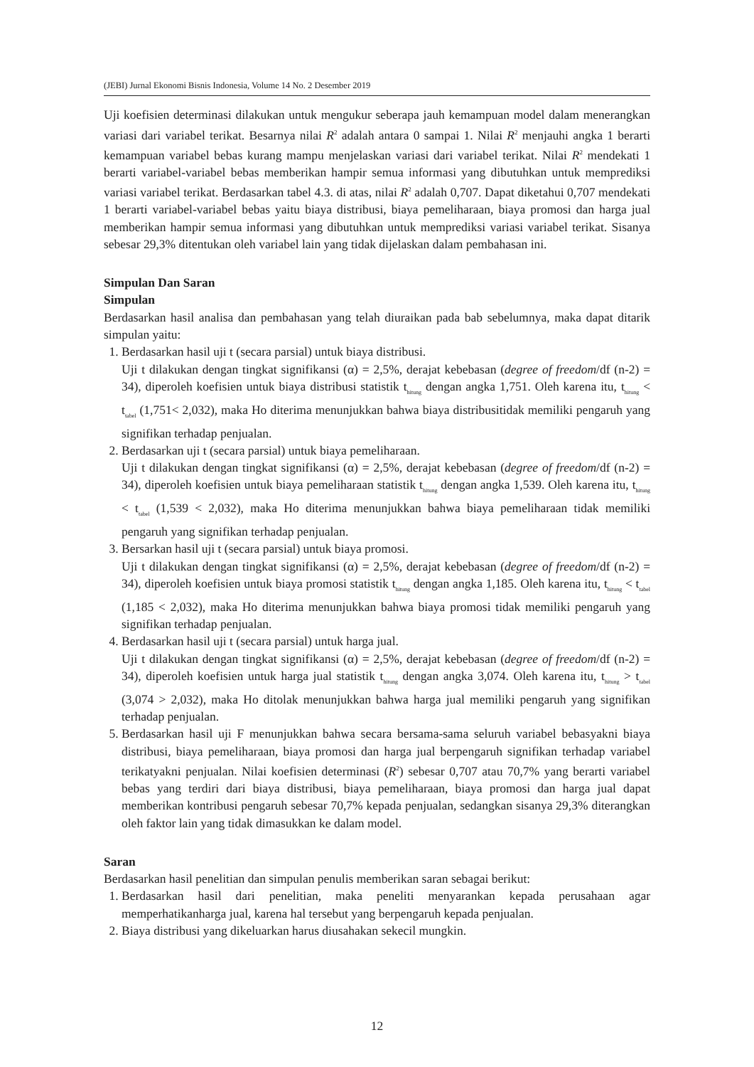(JEBI) Jurnal Ekonomi Bisnis Indonesia, Volume 14 No. 2 Desember 2019
Uji koefisien determinasi dilakukan untuk mengukur seberapa jauh kemampuan model dalam menerangkan variasi dari variabel terikat. Besarnya nilai R<sup>2</sup> adalah antara 0 sampai 1. Nilai R<sup>2</sup> menjauhi angka 1 berarti kemampuan variabel bebas kurang mampu menjelaskan variasi dari variabel terikat. Nilai R<sup>2</sup> mendekati 1 berarti variabel-variabel bebas memberikan hampir semua informasi yang dibutuhkan untuk memprediksi variasi variabel terikat. Berdasarkan tabel 4.3. di atas, nilai R<sup>2</sup> adalah 0,707. Dapat diketahui 0,707 mendekati 1 berarti variabel-variabel bebas yaitu biaya distribusi, biaya pemeliharaan, biaya promosi dan harga jual memberikan hampir semua informasi yang dibutuhkan untuk memprediksi variasi variabel terikat. Sisanya sebesar 29,3% ditentukan oleh variabel lain yang tidak dijelaskan dalam pembahasan ini.
Simpulan Dan Saran
Simpulan
Berdasarkan hasil analisa dan pembahasan yang telah diuraikan pada bab sebelumnya, maka dapat ditarik simpulan yaitu:
1. Berdasarkan hasil uji t (secara parsial) untuk biaya distribusi.
Uji t dilakukan dengan tingkat signifikansi (α) = 2,5%, derajat kebebasan (degree of freedom/df (n-2) = 34), diperoleh koefisien untuk biaya distribusi statistik t<sub>hitung</sub> dengan angka 1,751. Oleh karena itu, t<sub>hitung</sub> < t<sub>tabel</sub> (1,751< 2,032), maka Ho diterima menunjukkan bahwa biaya distribusitidak memiliki pengaruh yang signifikan terhadap penjualan.
2. Berdasarkan uji t (secara parsial) untuk biaya pemeliharaan.
Uji t dilakukan dengan tingkat signifikansi (α) = 2,5%, derajat kebebasan (degree of freedom/df (n-2) = 34), diperoleh koefisien untuk biaya pemeliharaan statistik t<sub>hitung</sub> dengan angka 1,539. Oleh karena itu, t<sub>hitung</sub> < t<sub>tabel</sub> (1,539 < 2,032), maka Ho diterima menunjukkan bahwa biaya pemeliharaan tidak memiliki pengaruh yang signifikan terhadap penjualan.
3. Bersarkan hasil uji t (secara parsial) untuk biaya promosi.
Uji t dilakukan dengan tingkat signifikansi (α) = 2,5%, derajat kebebasan (degree of freedom/df (n-2) = 34), diperoleh koefisien untuk biaya promosi statistik t<sub>hitung</sub> dengan angka 1,185. Oleh karena itu, t<sub>hitung</sub> < t<sub>tabel</sub> (1,185 < 2,032), maka Ho diterima menunjukkan bahwa biaya promosi tidak memiliki pengaruh yang signifikan terhadap penjualan.
4. Berdasarkan hasil uji t (secara parsial) untuk harga jual.
Uji t dilakukan dengan tingkat signifikansi (α) = 2,5%, derajat kebebasan (degree of freedom/df (n-2) = 34), diperoleh koefisien untuk harga jual statistik t<sub>hitung</sub> dengan angka 3,074. Oleh karena itu, t<sub>hitung</sub> > t<sub>tabel</sub> (3,074 > 2,032), maka Ho ditolak menunjukkan bahwa harga jual memiliki pengaruh yang signifikan terhadap penjualan.
5. Berdasarkan hasil uji F menunjukkan bahwa secara bersama-sama seluruh variabel bebasyakni biaya distribusi, biaya pemeliharaan, biaya promosi dan harga jual berpengaruh signifikan terhadap variabel terikatyakni penjualan. Nilai koefisien determinasi (R<sup>2</sup>) sebesar 0,707 atau 70,7% yang berarti variabel bebas yang terdiri dari biaya distribusi, biaya pemeliharaan, biaya promosi dan harga jual dapat memberikan kontribusi pengaruh sebesar 70,7% kepada penjualan, sedangkan sisanya 29,3% diterangkan oleh faktor lain yang tidak dimasukkan ke dalam model.
Saran
Berdasarkan hasil penelitian dan simpulan penulis memberikan saran sebagai berikut:
1. Berdasarkan hasil dari penelitian, maka peneliti menyarankan kepada perusahaan agar memperhatikanharga jual, karena hal tersebut yang berpengaruh kepada penjualan.
2. Biaya distribusi yang dikeluarkan harus diusahakan sekecil mungkin.
12